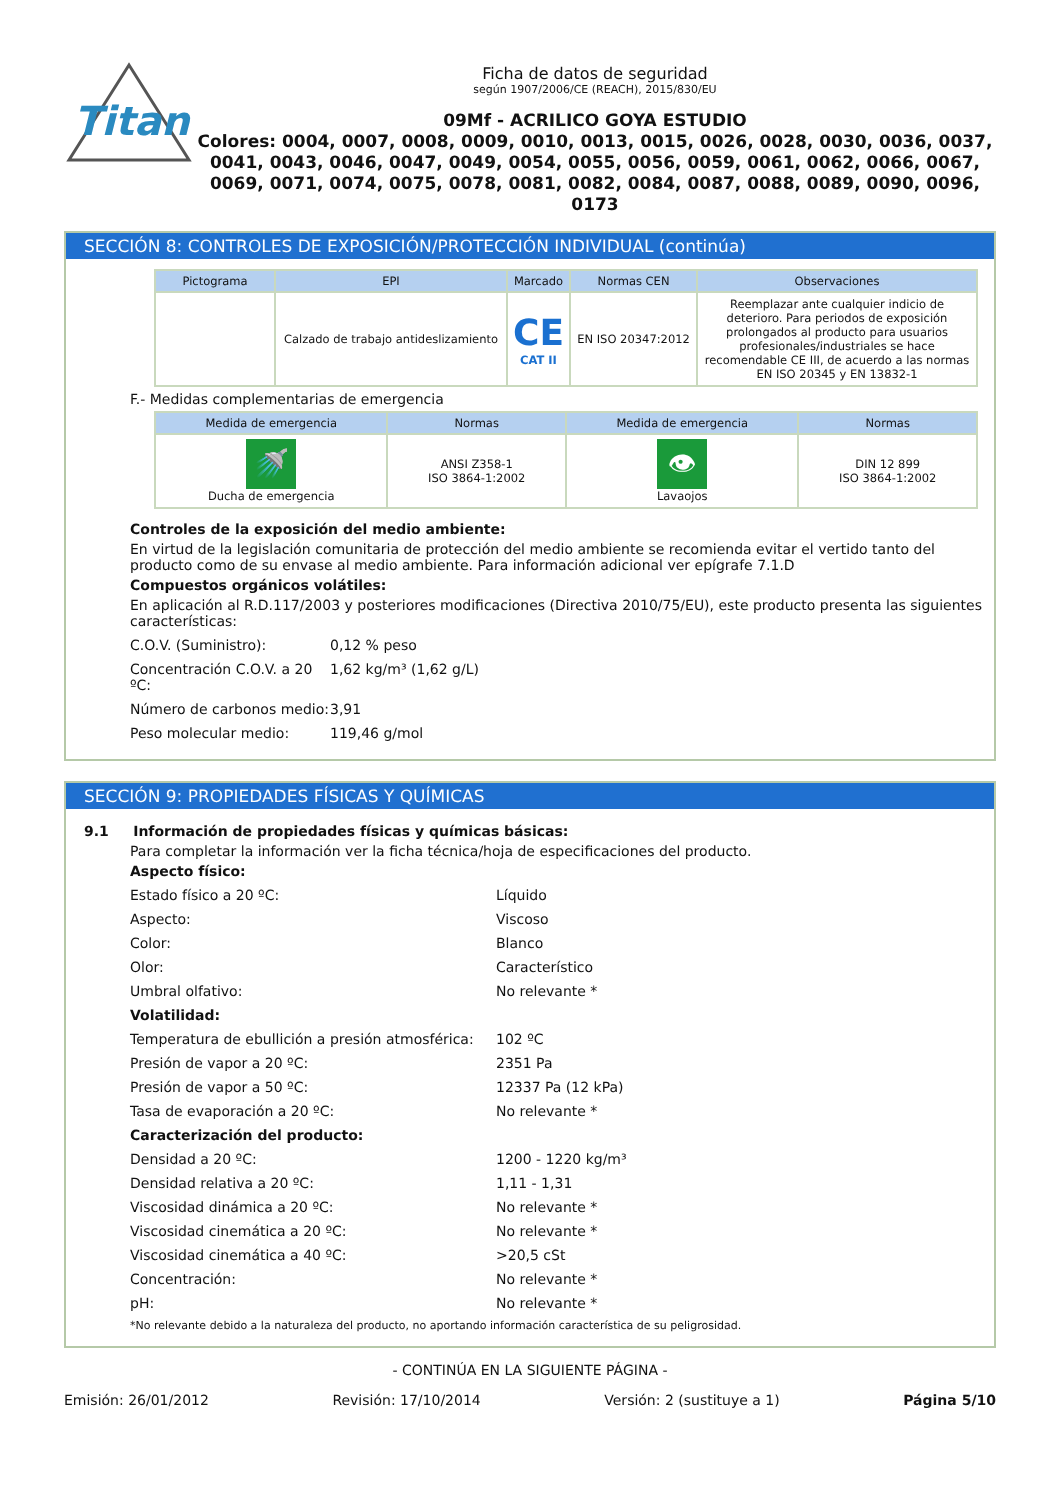Titan
Ficha de datos de seguridad
según 1907/2006/CE (REACH), 2015/830/EU
09Mf - ACRILICO GOYA ESTUDIO
Colores: 0004, 0007, 0008, 0009, 0010, 0013, 0015, 0026, 0028, 0030, 0036, 0037, 0041, 0043, 0046, 0047, 0049, 0054, 0055, 0056, 0059, 0061, 0062, 0066, 0067, 0069, 0071, 0074, 0075, 0078, 0081, 0082, 0084, 0087, 0088, 0089, 0090, 0096, 0173
SECCIÓN 8: CONTROLES DE EXPOSICIÓN/PROTECCIÓN INDIVIDUAL (continúa)
| Pictograma | EPI | Marcado | Normas CEN | Observaciones |
| --- | --- | --- | --- | --- |
| | Calzado de trabajo antideslizamiento | CE CAT II | EN ISO 20347:2012 | Reemplazar ante cualquier indicio de deterioro. Para periodos de exposición prolongados al producto para usuarios profesionales/industriales se hace recomendable CE III, de acuerdo a las normas EN ISO 20345 y EN 13832-1 |
F.- Medidas complementarias de emergencia
| Medida de emergencia | Normas | Medida de emergencia | Normas |
| --- | --- | --- | --- |
| 🚿 Ducha de emergencia | ANSI Z358-1 ISO 3864-1:2002 | 👁 Lavaojos | DIN 12 899 ISO 3864-1:2002 |
Controles de la exposición del medio ambiente:
En virtud de la legislación comunitaria de protección del medio ambiente se recomienda evitar el vertido tanto del producto como de su envase al medio ambiente. Para información adicional ver epígrafe 7.1.D
Compuestos orgánicos volátiles:
En aplicación al R.D.117/2003 y posteriores modificaciones (Directiva 2010/75/EU), este producto presenta las siguientes características:
C.O.V. (Suministro): 0,12 % peso
Concentración C.O.V. a 20 ºC: 1,62 kg/m³ (1,62 g/L)
Número de carbonos medio: 3,91
Peso molecular medio: 119,46 g/mol
SECCIÓN 9: PROPIEDADES FÍSICAS Y QUÍMICAS
9.1 Información de propiedades físicas y químicas básicas:
Para completar la información ver la ficha técnica/hoja de especificaciones del producto.
Aspecto físico:
Estado físico a 20 ºC: Líquido
Aspecto: Viscoso
Color: Blanco
Olor: Característico
Umbral olfativo: No relevante *
Volatilidad:
Temperatura de ebullición a presión atmosférica: 102 ºC
Presión de vapor a 20 ºC: 2351 Pa
Presión de vapor a 50 ºC: 12337 Pa (12 kPa)
Tasa de evaporación a 20 ºC: No relevante *
Caracterización del producto:
Densidad a 20 ºC: 1200 - 1220 kg/m³
Densidad relativa a 20 ºC: 1,11 - 1,31
Viscosidad dinámica a 20 ºC: No relevante *
Viscosidad cinemática a 20 ºC: No relevante *
Viscosidad cinemática a 40 ºC: >20,5 cSt
Concentración: No relevante *
pH: No relevante *
*No relevante debido a la naturaleza del producto, no aportando información característica de su peligrosidad.
- CONTINÚA EN LA SIGUIENTE PÁGINA -
Emisión: 26/01/2012 Revisión: 17/10/2014 Versión: 2 (sustituye a 1) Página 5/10